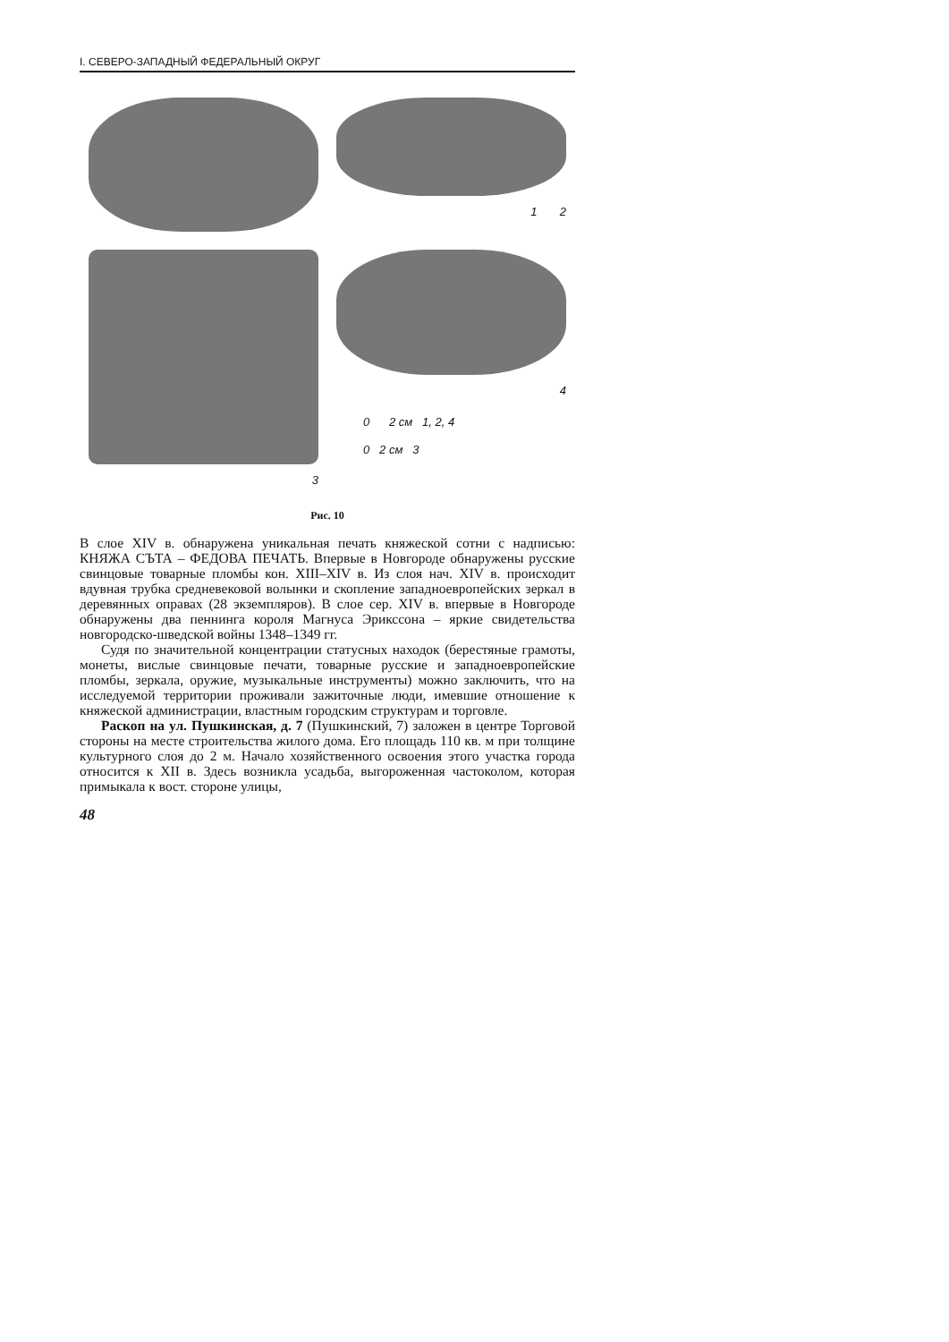I. СЕВЕРО-ЗАПАДНЫЙ ФЕДЕРАЛЬНЫЙ ОКРУГ
1 2
3
4
0 2 см 1, 2, 4
0 2 см 3
Рис. 10
В слое XIV в. обнаружена уникальная печать княжеской сотни с надпи­сью: КНЯЖА СЪТА – ФЕДОВА ПЕЧАТЬ. Впервые в Новгороде обна­ружены русские свинцовые товарные пломбы кон. XIII–XIV в. Из слоя нач. XIV в. происходит вдувная трубка средневековой волынки и скопле­ние западноевропейских зеркал в деревянных оправах (28 экземпляров). В слое сер. XIV в. впервые в Новгороде обнаружены два пеннинга короля Магнуса Эрикссона – яркие свидетельства новгородско-шведской войны 1348–1349 гг.
Судя по значительной концентрации статусных находок (берестяные грамоты, монеты, вислые свинцовые печати, товарные русские и запад­ноевропейские пломбы, зеркала, оружие, музыкальные инструменты) можно заключить, что на исследуемой территории проживали зажиточ­ные люди, имевшие отношение к княжеской администрации, властным городским структурам и торговле.
Раскоп на ул. Пушкинская, д. 7 (Пушкинский, 7) заложен в центре Торговой стороны на месте строительства жилого дома. Его площадь 110 кв. м при толщине культурного слоя до 2 м. Начало хозяйственного освоения этого участка города относится к XII в. Здесь возникла усадь­ба, выгороженная частоколом, которая примыкала к вост. стороне улицы,
48